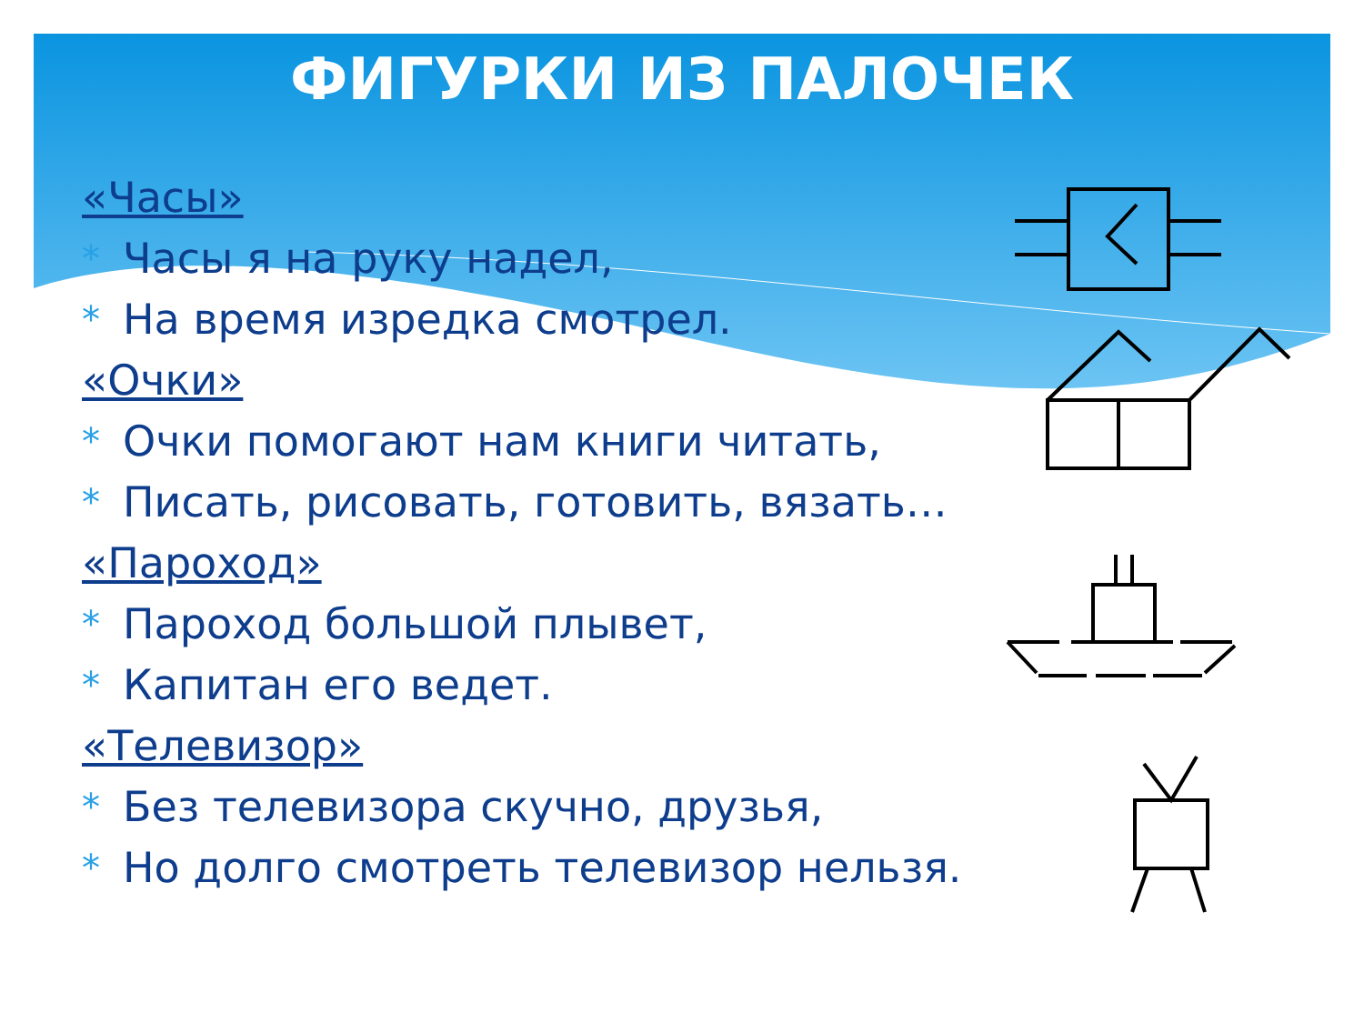ФИГУРКИ ИЗ ПАЛОЧЕК
«Часы»
* Часы я на руку надел,
* На время изредка смотрел.
«Очки»
* Очки помогают нам книги читать,
* Писать, рисовать, готовить, вязать…
«Пароход»
* Пароход большой плывет,
* Капитан его ведет.
«Телевизор»
* Без телевизора скучно, друзья,
* Но долго смотреть телевизор нельзя.